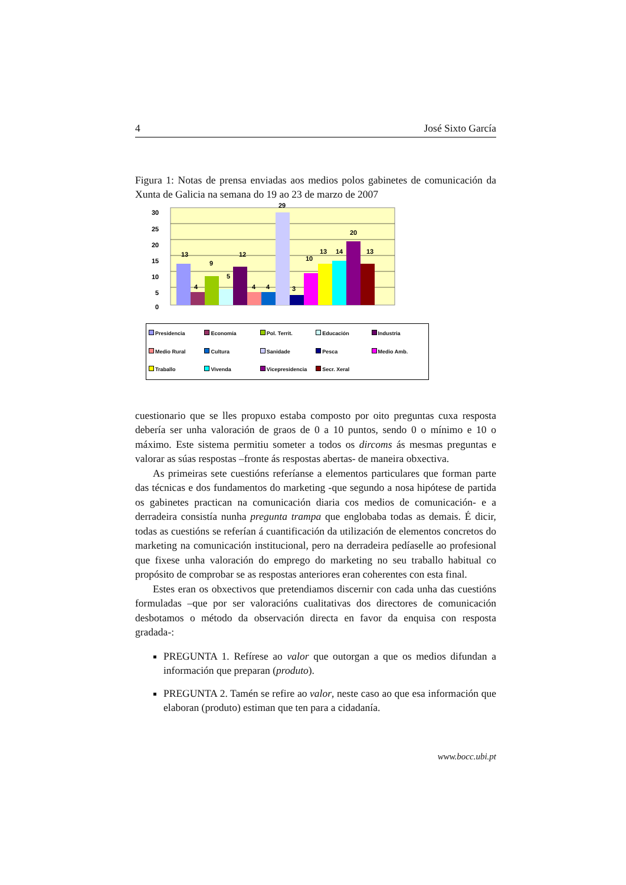4 José Sixto García
Figura 1: Notas de prensa enviadas aos medios polos gabinetes de comunicación da Xunta de Galicia na semana do 19 ao 23 de marzo de 2007
30
25
20
15
10
5
0
13
4
9
5
12
4
4
29
3
10
13
14
20
13
Presidencia Economía Pol. Territ. Educación Industria Medio Rural Cultura Sanidade Pesca Medio Amb. Traballo Vivenda Vicepresidencia Secr. Xeral
cuestionario que se lles propuxo estaba composto por oito preguntas cuxa resposta debería ser unha valoración de graos de 0 a 10 puntos, sendo 0 o mínimo e 10 o máximo. Este sistema permitiu someter a todos os dircoms ás mesmas preguntas e valorar as súas respostas –fronte ás respostas abertas- de maneira obxectiva.
As primeiras sete cuestións referíanse a elementos particulares que forman parte das técnicas e dos fundamentos do marketing -que segundo a nosa hipótese de partida os gabinetes practican na comunicación diaria cos medios de comunicación- e a derradeira consistía nunha pregunta trampa que englobaba todas as demais. É dicir, todas as cuestións se referían á cuantificación da utilización de elementos concretos do marketing na comunicación institucional, pero na derradeira pedíaselle ao profesional que fixese unha valoración do emprego do marketing no seu traballo habitual co propósito de comprobar se as respostas anteriores eran coherentes con esta final.
Estes eran os obxectivos que pretendiamos discernir con cada unha das cuestións formuladas –que por ser valoracións cualitativas dos directores de comunicación desbotamos o método da observación directa en favor da enquisa con resposta gradada-:
PREGUNTA 1. Refírese ao valor que outorgan a que os medios difundan a información que preparan (produto).
PREGUNTA 2. Tamén se refire ao valor, neste caso ao que esa información que elaboran (produto) estiman que ten para a cidadanía.
www.bocc.ubi.pt